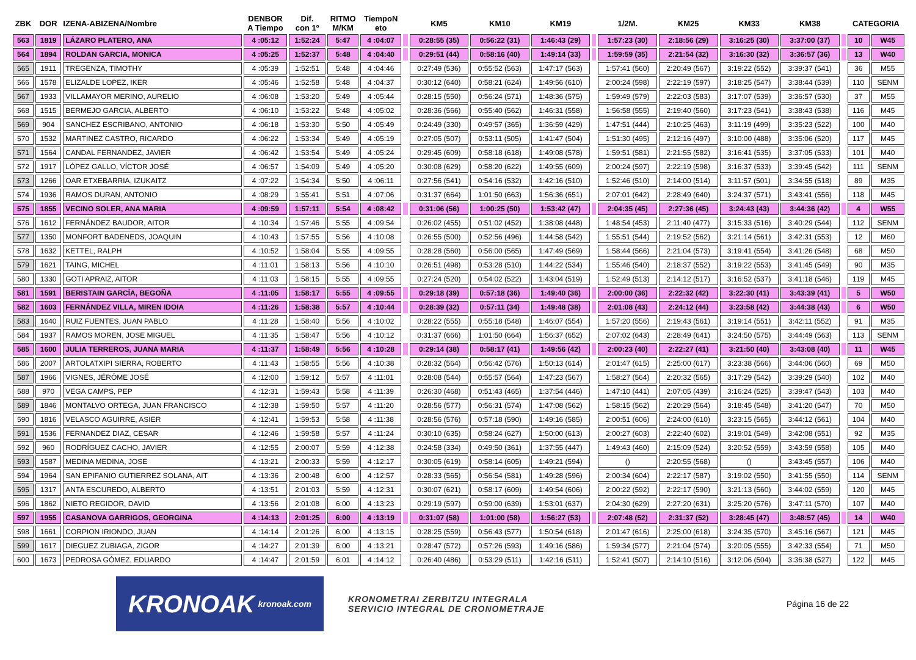| ZBK | DOR | IZENA-ABIZENA/Nombre | DENBOR A Tiempo | Dif. con 1º | RITMO M/KM | TiempoN eto | | KM5 | KM10 | KM19 | | 1/2M. | KM25 | KM33 | KM38 | | CATEGORIA | |
| --- | --- | --- | --- | --- | --- | --- | --- | --- | --- | --- | --- | --- | --- | --- | --- | --- | --- | --- |
| 563 | 1819 | LÁZARO PLATERO, ANA | 4 :05:12 | 1:52:24 | 5:47 | 4 :04:07 | | 0:28:55 (35) | 0:56:22 (31) | 1:46:43 (29) | | 1:57:23 (30) | 2:18:56 (29) | 3:16:25 (30) | 3:37:00 (37) | | 10 | W45 |
| 564 | 1894 | ROLDAN GARCIA, MONICA | 4 :05:25 | 1:52:37 | 5:48 | 4 :04:40 | | 0:29:51 (44) | 0:58:16 (40) | 1:49:14 (33) | | 1:59:59 (35) | 2:21:54 (32) | 3:16:30 (32) | 3:36:57 (36) | | 13 | W40 |
| 565 | 1911 | TREGENZA, TIMOTHY | 4 :05:39 | 1:52:51 | 5:48 | 4 :04:46 | | 0:27:49 (536) | 0:55:52 (563) | 1:47:17 (563) | | 1:57:41 (560) | 2:20:49 (567) | 3:19:22 (552) | 3:39:37 (541) | | 36 | M55 |
| 566 | 1578 | ELIZALDE LOPEZ, IKER | 4 :05:46 | 1:52:58 | 5:48 | 4 :04:37 | | 0:30:12 (640) | 0:58:21 (624) | 1:49:56 (610) | | 2:00:24 (598) | 2:22:19 (597) | 3:18:25 (547) | 3:38:44 (539) | | 110 | SENM |
| 567 | 1933 | VILLAMAYOR MERINO, AURELIO | 4 :06:08 | 1:53:20 | 5:49 | 4 :05:44 | | 0:28:15 (550) | 0:56:24 (571) | 1:48:36 (575) | | 1:59:49 (579) | 2:22:03 (583) | 3:17:07 (539) | 3:36:57 (530) | | 37 | M55 |
| 568 | 1515 | BERMEJO GARCIA, ALBERTO | 4 :06:10 | 1:53:22 | 5:48 | 4 :05:02 | | 0:28:36 (566) | 0:55:40 (562) | 1:46:31 (558) | | 1:56:58 (555) | 2:19:40 (560) | 3:17:23 (541) | 3:38:43 (538) | | 116 | M45 |
| 569 | 904 | SANCHEZ ESCRIBANO, ANTONIO | 4 :06:18 | 1:53:30 | 5:50 | 4 :05:49 | | 0:24:49 (330) | 0:49:57 (365) | 1:36:59 (429) | | 1:47:51 (444) | 2:10:25 (463) | 3:11:19 (499) | 3:35:23 (522) | | 100 | M40 |
| 570 | 1532 | MARTINEZ CASTRO, RICARDO | 4 :06:22 | 1:53:34 | 5:49 | 4 :05:19 | | 0:27:05 (507) | 0:53:11 (505) | 1:41:47 (504) | | 1:51:30 (495) | 2:12:16 (497) | 3:10:00 (488) | 3:35:06 (520) | | 117 | M45 |
| 571 | 1564 | CANDAL FERNANDEZ, JAVIER | 4 :06:42 | 1:53:54 | 5:49 | 4 :05:24 | | 0:29:45 (609) | 0:58:18 (618) | 1:49:08 (578) | | 1:59:51 (581) | 2:21:55 (582) | 3:16:41 (535) | 3:37:05 (533) | | 101 | M40 |
| 572 | 1917 | LÓPEZ GALLO, VÍCTOR JOSÉ | 4 :06:57 | 1:54:09 | 5:49 | 4 :05:20 | | 0:30:08 (629) | 0:58:20 (622) | 1:49:55 (609) | | 2:00:24 (597) | 2:22:19 (598) | 3:16:37 (533) | 3:39:45 (542) | | 111 | SENM |
| 573 | 1266 | OAR ETXEBARRIA, IZUKAITZ | 4 :07:22 | 1:54:34 | 5:50 | 4 :06:11 | | 0:27:56 (541) | 0:54:16 (532) | 1:42:16 (510) | | 1:52:46 (510) | 2:14:00 (514) | 3:11:57 (501) | 3:34:55 (518) | | 89 | M35 |
| 574 | 1936 | RAMOS DURAN, ANTONIO | 4 :08:29 | 1:55:41 | 5:51 | 4 :07:06 | | 0:31:37 (664) | 1:01:50 (663) | 1:56:36 (651) | | 2:07:01 (642) | 2:28:49 (640) | 3:24:37 (571) | 3:43:41 (556) | | 118 | M45 |
| 575 | 1855 | VECINO SOLER, ANA MARIA | 4 :09:59 | 1:57:11 | 5:54 | 4 :08:42 | | 0:31:06 (56) | 1:00:25 (50) | 1:53:42 (47) | | 2:04:35 (45) | 2:27:36 (45) | 3:24:43 (43) | 3:44:36 (42) | | 4 | W55 |
| 576 | 1612 | FERNÁNDEZ BAUDOR, AITOR | 4 :10:34 | 1:57:46 | 5:55 | 4 :09:54 | | 0:26:02 (455) | 0:51:02 (452) | 1:38:08 (448) | | 1:48:54 (453) | 2:11:40 (477) | 3:15:33 (516) | 3:40:29 (544) | | 112 | SENM |
| 577 | 1350 | MONFORT BADENEDS, JOAQUIN | 4 :10:43 | 1:57:55 | 5:56 | 4 :10:08 | | 0:26:55 (500) | 0:52:56 (496) | 1:44:58 (542) | | 1:55:51 (544) | 2:19:52 (562) | 3:21:14 (561) | 3:42:31 (553) | | 12 | M60 |
| 578 | 1632 | KETTEL, RALPH | 4 :10:52 | 1:58:04 | 5:55 | 4 :09:55 | | 0:28:28 (560) | 0:56:00 (565) | 1:47:49 (569) | | 1:58:44 (566) | 2:21:04 (573) | 3:19:41 (554) | 3:41:26 (548) | | 68 | M50 |
| 579 | 1621 | TAING, MICHEL | 4 :11:01 | 1:58:13 | 5:56 | 4 :10:10 | | 0:26:51 (498) | 0:53:28 (510) | 1:44:22 (534) | | 1:55:46 (540) | 2:18:37 (552) | 3:19:22 (553) | 3:41:45 (549) | | 90 | M35 |
| 580 | 1330 | GOTI APRAIZ, AITOR | 4 :11:03 | 1:58:15 | 5:55 | 4 :09:55 | | 0:27:24 (520) | 0:54:02 (522) | 1:43:04 (519) | | 1:52:49 (513) | 2:14:12 (517) | 3:16:52 (537) | 3:41:18 (546) | | 119 | M45 |
| 581 | 1591 | BERISTAIN GARCÍA, BEGOÑA | 4 :11:05 | 1:58:17 | 5:55 | 4 :09:55 | | 0:29:18 (39) | 0:57:18 (36) | 1:49:40 (36) | | 2:00:00 (36) | 2:22:32 (42) | 3:22:30 (41) | 3:43:39 (41) | | 5 | W50 |
| 582 | 1603 | FERNÁNDEZ VILLA, MIREN IDOIA | 4 :11:26 | 1:58:38 | 5:57 | 4 :10:44 | | 0:28:39 (32) | 0:57:11 (34) | 1:49:48 (38) | | 2:01:08 (43) | 2:24:12 (44) | 3:23:58 (42) | 3:44:38 (43) | | 6 | W50 |
| 583 | 1640 | RUIZ FUENTES, JUAN PABLO | 4 :11:28 | 1:58:40 | 5:56 | 4 :10:02 | | 0:28:22 (555) | 0:55:18 (548) | 1:46:07 (554) | | 1:57:20 (556) | 2:19:43 (561) | 3:19:14 (551) | 3:42:11 (552) | | 91 | M35 |
| 584 | 1937 | RAMOS MOREN, JOSE MIGUEL | 4 :11:35 | 1:58:47 | 5:56 | 4 :10:12 | | 0:31:37 (666) | 1:01:50 (664) | 1:56:37 (652) | | 2:07:02 (643) | 2:28:49 (641) | 3:24:50 (575) | 3:44:49 (563) | | 113 | SENM |
| 585 | 1600 | JULIA TERREROS, JUANA MARIA | 4 :11:37 | 1:58:49 | 5:56 | 4 :10:28 | | 0:29:14 (38) | 0:58:17 (41) | 1:49:56 (42) | | 2:00:23 (40) | 2:22:27 (41) | 3:21:50 (40) | 3:43:08 (40) | | 11 | W45 |
| 586 | 2007 | ARTOLATXIPI SIERRA, ROBERTO | 4 :11:43 | 1:58:55 | 5:56 | 4 :10:38 | | 0:28:32 (564) | 0:56:42 (576) | 1:50:13 (614) | | 2:01:47 (615) | 2:25:00 (617) | 3:23:38 (566) | 3:44:06 (560) | | 69 | M50 |
| 587 | 1966 | VIGNES, JÉRÔME JOSÉ | 4 :12:00 | 1:59:12 | 5:57 | 4 :11:01 | | 0:28:08 (544) | 0:55:57 (564) | 1:47:23 (567) | | 1:58:27 (564) | 2:20:32 (565) | 3:17:29 (542) | 3:39:29 (540) | | 102 | M40 |
| 588 | 970 | VEGA CAMPS, PEP | 4 :12:31 | 1:59:43 | 5:58 | 4 :11:39 | | 0:26:30 (468) | 0:51:43 (465) | 1:37:54 (446) | | 1:47:10 (441) | 2:07:05 (439) | 3:16:24 (525) | 3:39:47 (543) | | 103 | M40 |
| 589 | 1846 | MONTALVO ORTEGA, JUAN FRANCISCO | 4 :12:38 | 1:59:50 | 5:57 | 4 :11:20 | | 0:28:56 (577) | 0:56:31 (574) | 1:47:08 (562) | | 1:58:15 (562) | 2:20:29 (564) | 3:18:45 (548) | 3:41:20 (547) | | 70 | M50 |
| 590 | 1816 | VELASCO AGUIRRE, ASIER | 4 :12:41 | 1:59:53 | 5:58 | 4 :11:38 | | 0:28:56 (576) | 0:57:18 (590) | 1:49:16 (585) | | 2:00:51 (606) | 2:24:00 (610) | 3:23:15 (565) | 3:44:12 (561) | | 104 | M40 |
| 591 | 1536 | FERNANDEZ DIAZ, CESAR | 4 :12:46 | 1:59:58 | 5:57 | 4 :11:24 | | 0:30:10 (635) | 0:58:24 (627) | 1:50:00 (613) | | 2:00:27 (603) | 2:22:40 (602) | 3:19:01 (549) | 3:42:08 (551) | | 92 | M35 |
| 592 | 960 | RODRÍGUEZ CACHO, JAVIER | 4 :12:55 | 2:00:07 | 5:59 | 4 :12:38 | | 0:24:58 (334) | 0:49:50 (361) | 1:37:55 (447) | | 1:49:43 (460) | 2:15:09 (524) | 3:20:52 (559) | 3:43:59 (558) | | 105 | M40 |
| 593 | 1587 | MEDINA MEDINA, JOSE | 4 :13:21 | 2:00:33 | 5:59 | 4 :12:17 | | 0:30:05 (619) | 0:58:14 (605) | 1:49:21 (594) | | () | 2:20:55 (568) | () | 3:43:45 (557) | | 106 | M40 |
| 594 | 1964 | SAN EPIFANIO GUTIERREZ SOLANA, AIT | 4 :13:36 | 2:00:48 | 6:00 | 4 :12:57 | | 0:28:33 (565) | 0:56:54 (581) | 1:49:28 (596) | | 2:00:34 (604) | 2:22:17 (587) | 3:19:02 (550) | 3:41:55 (550) | | 114 | SENM |
| 595 | 1317 | ANTA ESCUREDO, ALBERTO | 4 :13:51 | 2:01:03 | 5:59 | 4 :12:31 | | 0:30:07 (621) | 0:58:17 (609) | 1:49:54 (606) | | 2:00:22 (592) | 2:22:17 (590) | 3:21:13 (560) | 3:44:02 (559) | | 120 | M45 |
| 596 | 1862 | NIETO REGIDOR, DAVID | 4 :13:56 | 2:01:08 | 6:00 | 4 :13:23 | | 0:29:19 (597) | 0:59:00 (639) | 1:53:01 (637) | | 2:04:30 (629) | 2:27:20 (631) | 3:25:20 (576) | 3:47:11 (570) | | 107 | M40 |
| 597 | 1955 | CASANOVA GARRIGOS, GEORGINA | 4 :14:13 | 2:01:25 | 6:00 | 4 :13:19 | | 0:31:07 (58) | 1:01:00 (58) | 1:56:27 (53) | | 2:07:48 (52) | 2:31:37 (52) | 3:28:45 (47) | 3:48:57 (45) | | 14 | W40 |
| 598 | 1661 | CORPION IRIONDO, JUAN | 4 :14:14 | 2:01:26 | 6:00 | 4 :13:15 | | 0:28:25 (559) | 0:56:43 (577) | 1:50:54 (618) | | 2:01:47 (616) | 2:25:00 (618) | 3:24:35 (570) | 3:45:16 (567) | | 121 | M45 |
| 599 | 1617 | DIEGUEZ ZUBIAGA, ZIGOR | 4 :14:27 | 2:01:39 | 6:00 | 4 :13:21 | | 0:28:47 (572) | 0:57:26 (593) | 1:49:16 (586) | | 1:59:34 (577) | 2:21:04 (574) | 3:20:05 (555) | 3:42:33 (554) | | 71 | M50 |
| 600 | 1673 | PEDROSA GÓMEZ, EDUARDO | 4 :14:47 | 2:01:59 | 6:01 | 4 :14:12 | | 0:26:40 (486) | 0:53:29 (511) | 1:42:16 (511) | | 1:52:41 (507) | 2:14:10 (516) | 3:12:06 (504) | 3:36:38 (527) | | 122 | M45 |
KRONOAK kronoak.com
KRONOMETRAI ZERBITZU INTEGRALA
SERVICIO INTEGRAL DE CRONOMETRAJE
Página 16 de 22